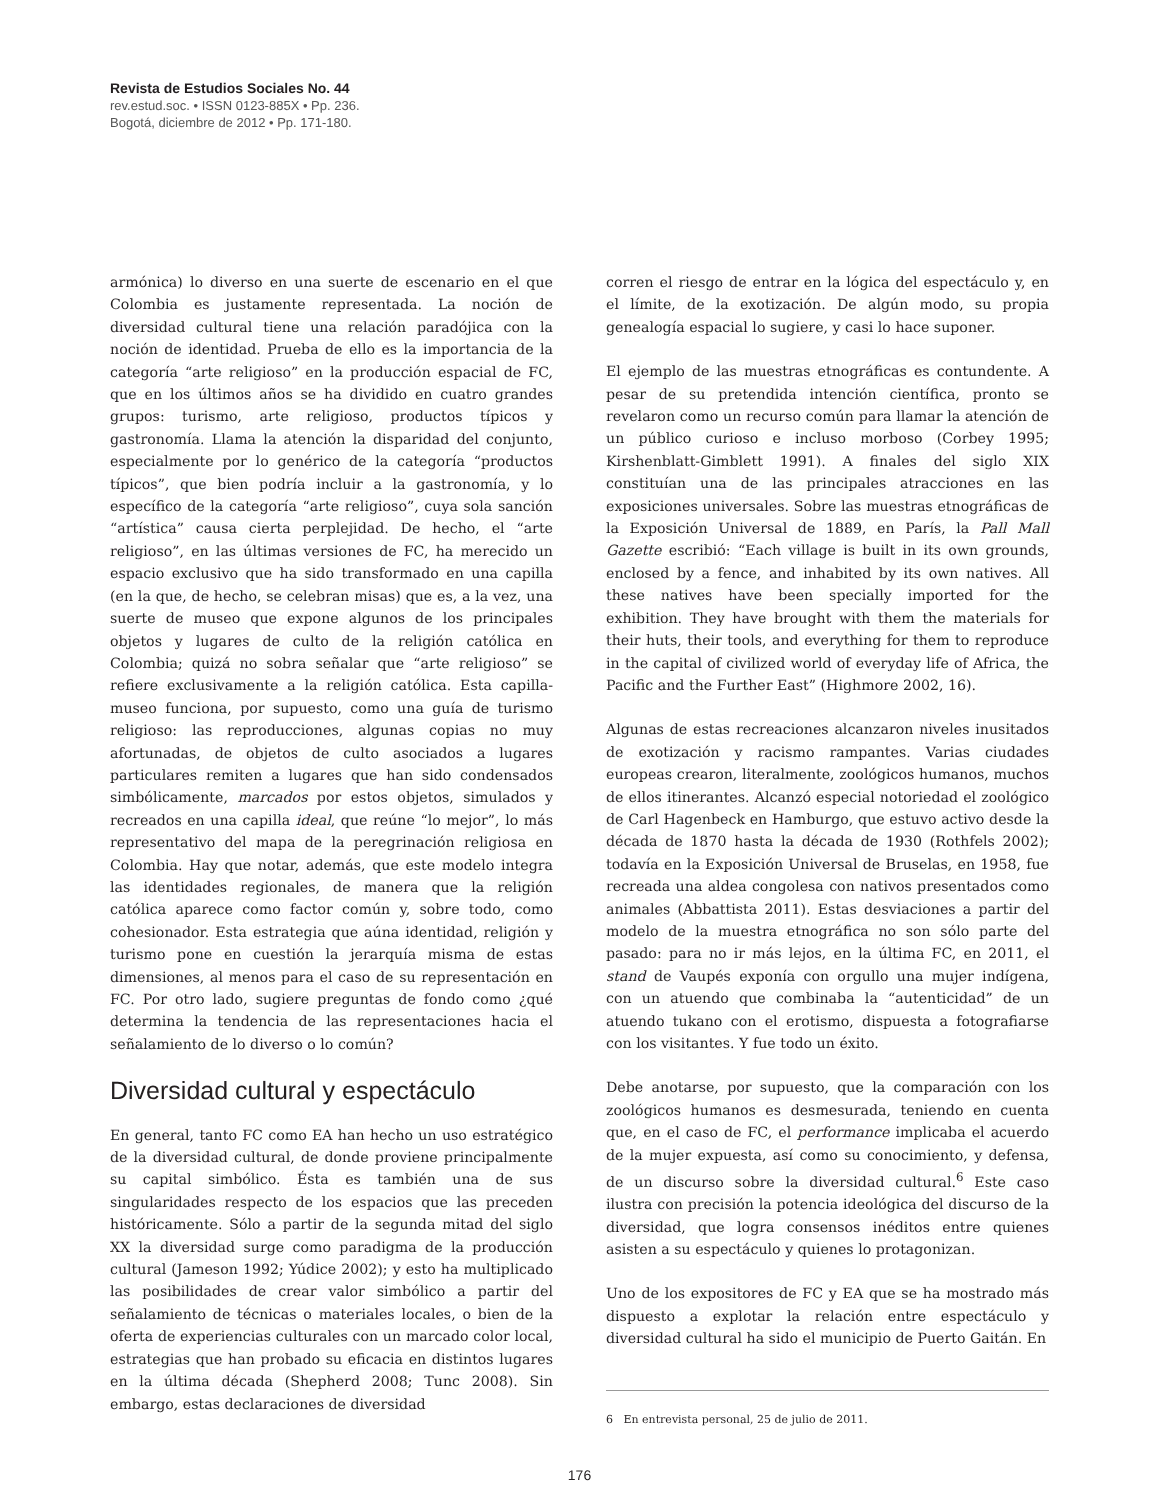Revista de Estudios Sociales No. 44
rev.estud.soc. • ISSN 0123-885X • Pp. 236.
Bogotá, diciembre de 2012 • Pp. 171-180.
armónica) lo diverso en una suerte de escenario en el que Colombia es justamente representada. La noción de diversidad cultural tiene una relación paradójica con la noción de identidad. Prueba de ello es la importancia de la categoría “arte religioso” en la producción espacial de FC, que en los últimos años se ha dividido en cuatro grandes grupos: turismo, arte religioso, productos típicos y gastronomía. Llama la atención la disparidad del conjunto, especialmente por lo genérico de la categoría “productos típicos”, que bien podría incluir a la gastronomía, y lo específico de la categoría “arte religioso”, cuya sola sanción “artística” causa cierta perplejidad. De hecho, el “arte religioso”, en las últimas versiones de FC, ha merecido un espacio exclusivo que ha sido transformado en una capilla (en la que, de hecho, se celebran misas) que es, a la vez, una suerte de museo que expone algunos de los principales objetos y lugares de culto de la religión católica en Colombia; quizá no sobra señalar que “arte religioso” se refiere exclusivamente a la religión católica. Esta capilla-museo funciona, por supuesto, como una guía de turismo religioso: las reproducciones, algunas copias no muy afortunadas, de objetos de culto asociados a lugares particulares remiten a lugares que han sido condensados simbólicamente, marcados por estos objetos, simulados y recreados en una capilla ideal, que reúne “lo mejor”, lo más representativo del mapa de la peregrinación religiosa en Colombia. Hay que notar, además, que este modelo integra las identidades regionales, de manera que la religión católica aparece como factor común y, sobre todo, como cohesionador. Esta estrategia que aúna identidad, religión y turismo pone en cuestión la jerarquía misma de estas dimensiones, al menos para el caso de su representación en FC. Por otro lado, sugiere preguntas de fondo como ¿qué determina la tendencia de las representaciones hacia el señalamiento de lo diverso o lo común?
Diversidad cultural y espectáculo
En general, tanto FC como EA han hecho un uso estratégico de la diversidad cultural, de donde proviene principalmente su capital simbólico. Ésta es también una de sus singularidades respecto de los espacios que las preceden históricamente. Sólo a partir de la segunda mitad del siglo XX la diversidad surge como paradigma de la producción cultural (Jameson 1992; Yúdice 2002); y esto ha multiplicado las posibilidades de crear valor simbólico a partir del señalamiento de técnicas o materiales locales, o bien de la oferta de experiencias culturales con un marcado color local, estrategias que han probado su eficacia en distintos lugares en la última década (Shepherd 2008; Tunc 2008). Sin embargo, estas declaraciones de diversidad
corren el riesgo de entrar en la lógica del espectáculo y, en el límite, de la exotización. De algún modo, su propia genealogía espacial lo sugiere, y casi lo hace suponer.
El ejemplo de las muestras etnográficas es contundente. A pesar de su pretendida intención científica, pronto se revelaron como un recurso común para llamar la atención de un público curioso e incluso morboso (Corbey 1995; Kirshenblatt-Gimblett 1991). A finales del siglo XIX constituían una de las principales atracciones en las exposiciones universales. Sobre las muestras etnográficas de la Exposición Universal de 1889, en París, la Pall Mall Gazette escribió: “Each village is built in its own grounds, enclosed by a fence, and inhabited by its own natives. All these natives have been specially imported for the exhibition. They have brought with them the materials for their huts, their tools, and everything for them to reproduce in the capital of civilized world of everyday life of Africa, the Pacific and the Further East” (Highmore 2002, 16).
Algunas de estas recreaciones alcanzaron niveles inusitados de exotización y racismo rampantes. Varias ciudades europeas crearon, literalmente, zoológicos humanos, muchos de ellos itinerantes. Alcanzó especial notoriedad el zoológico de Carl Hagenbeck en Hamburgo, que estuvo activo desde la década de 1870 hasta la década de 1930 (Rothfels 2002); todavía en la Exposición Universal de Bruselas, en 1958, fue recreada una aldea congolesa con nativos presentados como animales (Abbattista 2011). Estas desviaciones a partir del modelo de la muestra etnográfica no son sólo parte del pasado: para no ir más lejos, en la última FC, en 2011, el stand de Vaupés exponía con orgullo una mujer indígena, con un atuendo que combinaba la “autenticidad” de un atuendo tukano con el erotismo, dispuesta a fotografiarse con los visitantes. Y fue todo un éxito.
Debe anotarse, por supuesto, que la comparación con los zoológicos humanos es desmesurada, teniendo en cuenta que, en el caso de FC, el performance implicaba el acuerdo de la mujer expuesta, así como su conocimiento, y defensa, de un discurso sobre la diversidad cultural.<sup>6</sup> Este caso ilustra con precisión la potencia ideológica del discurso de la diversidad, que logra consensos inéditos entre quienes asisten a su espectáculo y quienes lo protagonizan.
Uno de los expositores de FC y EA que se ha mostrado más dispuesto a explotar la relación entre espectáculo y diversidad cultural ha sido el municipio de Puerto Gaitán. En
6 En entrevista personal, 25 de julio de 2011.
176